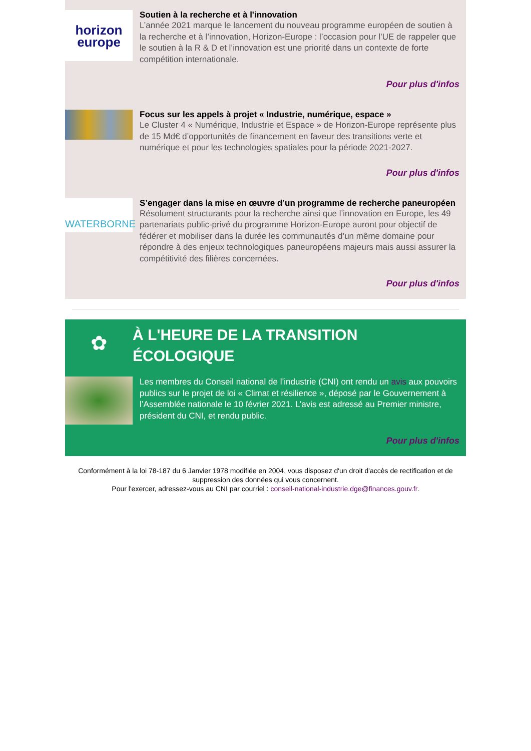horizon
europe
Soutien à la recherche et à l'innovation
L’année 2021 marque le lancement du nouveau programme européen de soutien à la recherche et à l’innovation, Horizon-Europe : l’occasion pour l’UE de rappeler que le soutien à la R & D et l’innovation est une priorité dans un contexte de forte compétition internationale.
Pour plus d'infos
Focus sur les appels à projet « Industrie, numérique, espace »
Le Cluster 4 « Numérique, Industrie et Espace » de Horizon-Europe représente plus de 15 Md€ d’opportunités de financement en faveur des transitions verte et numérique et pour les technologies spatiales pour la période 2021-2027.
Pour plus d'infos
WATERBORNE
S’engager dans la mise en œuvre d’un programme de recherche paneuropéen
Résolument structurants pour la recherche ainsi que l’innovation en Europe, les 49 partenariats public-privé du programme Horizon-Europe auront pour objectif de fédérer et mobiliser dans la durée les communautés d’un même domaine pour répondre à des enjeux technologiques paneuropéens majeurs mais aussi assurer la compétitivité des filières concernées.
­Pour plus d'infos
✿
À L'HEURE DE LA TRANSITION ÉCOLOGIQUE
Les membres du Conseil national de l’industrie (CNI) ont rendu un avis aux pouvoirs publics sur le projet de loi « Climat et résilience », déposé par le Gouvernement à l’Assemblée nationale le 10 février 2021. L’avis est adressé au Premier ministre, président du CNI, et rendu public.
Pour plus d'infos
Conformément à la loi 78-187 du 6 Janvier 1978 modifiée en 2004, vous disposez d'un droit d'accès de rectification et de suppression des données qui vous concernent.
Pour l'exercer, adressez-vous au CNI par courriel : conseil-national-industrie.dge@finances.gouv.fr.